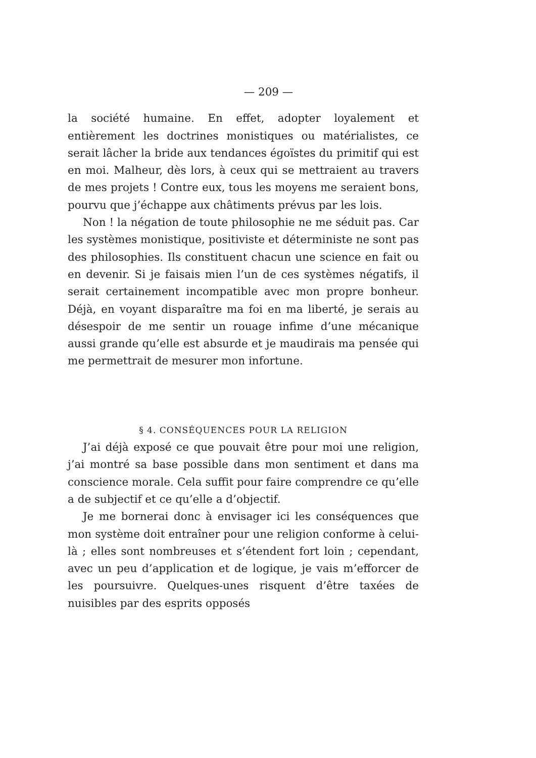— 209 —
la société humaine. En effet, adopter loyalement et entièrement les doctrines monistiques ou matérialistes, ce serait lâcher la bride aux tendances égoïstes du primitif qui est en moi. Malheur, dès lors, à ceux qui se mettraient au travers de mes projets ! Contre eux, tous les moyens me seraient bons, pourvu que j’échappe aux châtiments prévus par les lois.
Non ! la négation de toute philosophie ne me séduit pas. Car les systèmes monistique, positiviste et déterministe ne sont pas des philosophies. Ils constituent chacun une science en fait ou en devenir. Si je faisais mien l’un de ces systèmes négatifs, il serait certainement incompatible avec mon propre bonheur. Déjà, en voyant disparaître ma foi en ma liberté, je serais au désespoir de me sentir un rouage infime d’une mécanique aussi grande qu’elle est absurde et je maudirais ma pensée qui me permettrait de mesurer mon infortune.
§ 4. CONSÉQUENCES POUR LA RELIGION
J’ai déjà exposé ce que pouvait être pour moi une religion, j’ai montré sa base possible dans mon sentiment et dans ma conscience morale. Cela suffit pour faire comprendre ce qu’elle a de subjectif et ce qu’elle a d’objectif.
Je me bornerai donc à envisager ici les conséquences que mon système doit entraîner pour une religion conforme à celui-là ; elles sont nombreuses et s’étendent fort loin ; cependant, avec un peu d’application et de logique, je vais m’efforcer de les poursuivre. Quelques-unes risquent d’être taxées de nuisibles par des esprits opposés